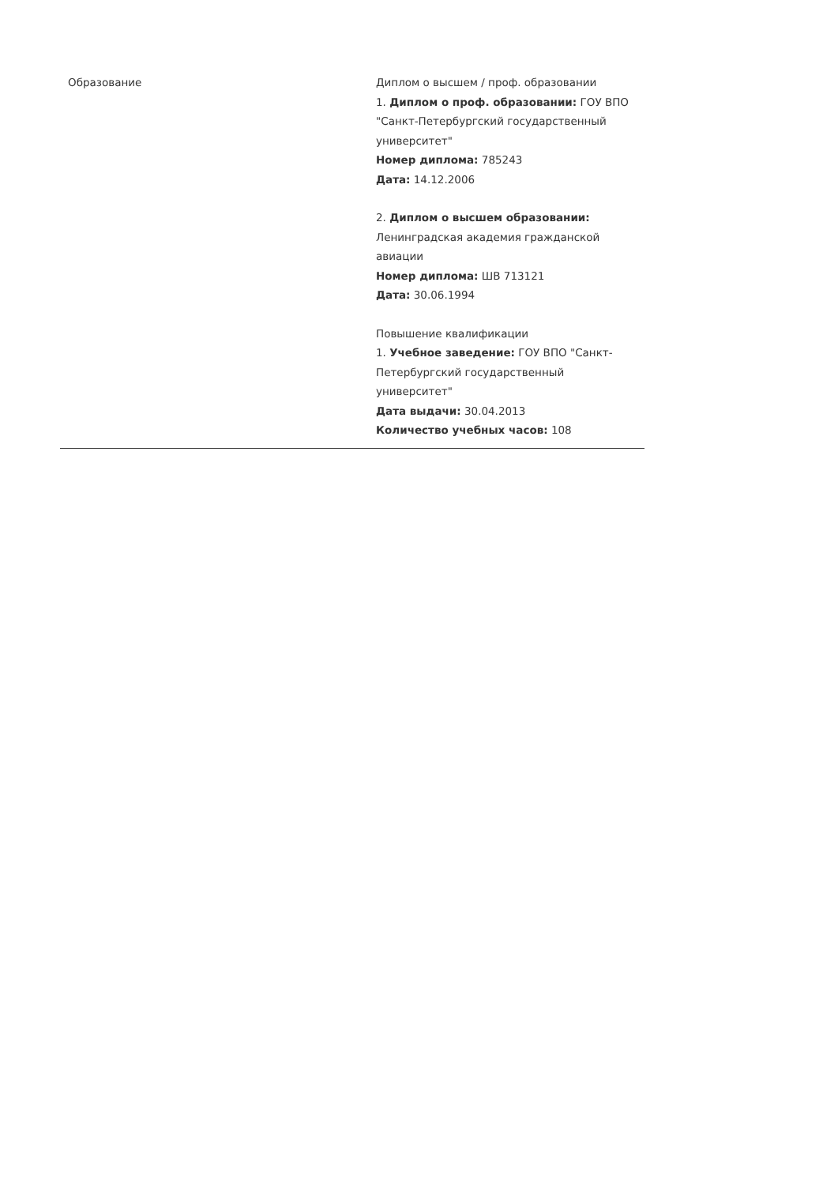| Образование | Диплом о высшем / проф. образовании 1. Диплом о проф. образовании: ГОУ ВПО "Санкт-Петербургский государственный университет" Номер диплома: 785243 Дата: 14.12.2006 2. Диплом о высшем образовании: Ленинградская академия гражданской авиации Номер диплома: ШВ 713121 Дата: 30.06.1994 Повышение квалификации 1. Учебное заведение: ГОУ ВПО "Санкт-Петербургский государственный университет" Дата выдачи: 30.04.2013 Количество учебных часов: 108 |